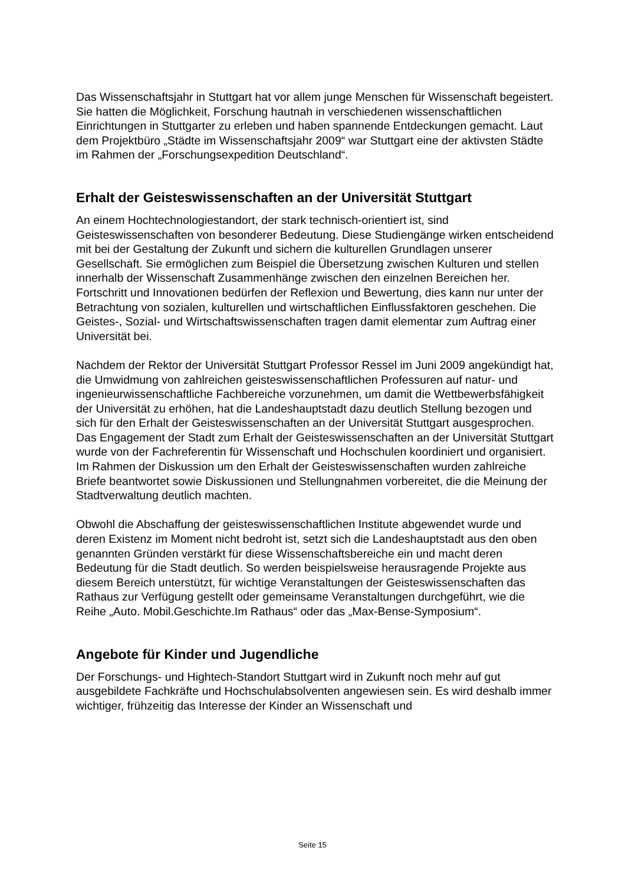Das Wissenschaftsjahr in Stuttgart hat vor allem junge Menschen für Wissenschaft begeistert. Sie hatten die Möglichkeit, Forschung hautnah in verschiedenen wissenschaftlichen Einrichtungen in Stuttgarter zu erleben und haben spannende Entdeckungen gemacht. Laut dem Projektbüro „Städte im Wissenschaftsjahr 2009“ war Stuttgart eine der aktivsten Städte im Rahmen der „Forschungsexpedition Deutschland“.
Erhalt der Geisteswissenschaften an der Universität Stuttgart
An einem Hochtechnologiestandort, der stark technisch-orientiert ist, sind Geisteswissenschaften von besonderer Bedeutung. Diese Studiengänge wirken entscheidend mit bei der Gestaltung der Zukunft und sichern die kulturellen Grundlagen unserer Gesellschaft. Sie ermöglichen zum Beispiel die Übersetzung zwischen Kulturen und stellen innerhalb der Wissenschaft Zusammenhänge zwischen den einzelnen Bereichen her. Fortschritt und Innovationen bedürfen der Reflexion und Bewertung, dies kann nur unter der Betrachtung von sozialen, kulturellen und wirtschaftlichen Einflussfaktoren geschehen. Die Geistes-, Sozial- und Wirtschaftswissenschaften tragen damit elementar zum Auftrag einer Universität bei.
Nachdem der Rektor der Universität Stuttgart Professor Ressel im Juni 2009 angekündigt hat, die Umwidmung von zahlreichen geisteswissenschaftlichen Professuren auf natur- und ingenieurwissenschaftliche Fachbereiche vorzunehmen, um damit die Wettbewerbsfähigkeit der Universität zu erhöhen, hat die Landeshauptstadt dazu deutlich Stellung bezogen und sich für den Erhalt der Geisteswissenschaften an der Universität Stuttgart ausgesprochen. Das Engagement der Stadt zum Erhalt der Geisteswissenschaften an der Universität Stuttgart wurde von der Fachreferentin für Wissenschaft und Hochschulen koordiniert und organisiert. Im Rahmen der Diskussion um den Erhalt der Geisteswissenschaften wurden zahlreiche Briefe beantwortet sowie Diskussionen und Stellungnahmen vorbereitet, die die Meinung der Stadtverwaltung deutlich machten.
Obwohl die Abschaffung der geisteswissenschaftlichen Institute abgewendet wurde und deren Existenz im Moment nicht bedroht ist, setzt sich die Landeshauptstadt aus den oben genannten Gründen verstärkt für diese Wissenschaftsbereiche ein und macht deren Bedeutung für die Stadt deutlich. So werden beispielsweise herausragende Projekte aus diesem Bereich unterstützt, für wichtige Veranstaltungen der Geisteswissenschaften das Rathaus zur Verfügung gestellt oder gemeinsame Veranstaltungen durchgeführt, wie die Reihe „Auto. Mobil.Geschichte.Im Rathaus“ oder das „Max-Bense-Symposium“.
Angebote für Kinder und Jugendliche
Der Forschungs- und Hightech-Standort Stuttgart wird in Zukunft noch mehr auf gut ausgebildete Fachkräfte und Hochschulabsolventen angewiesen sein. Es wird deshalb immer wichtiger, frühzeitig das Interesse der Kinder an Wissenschaft und
Seite 15